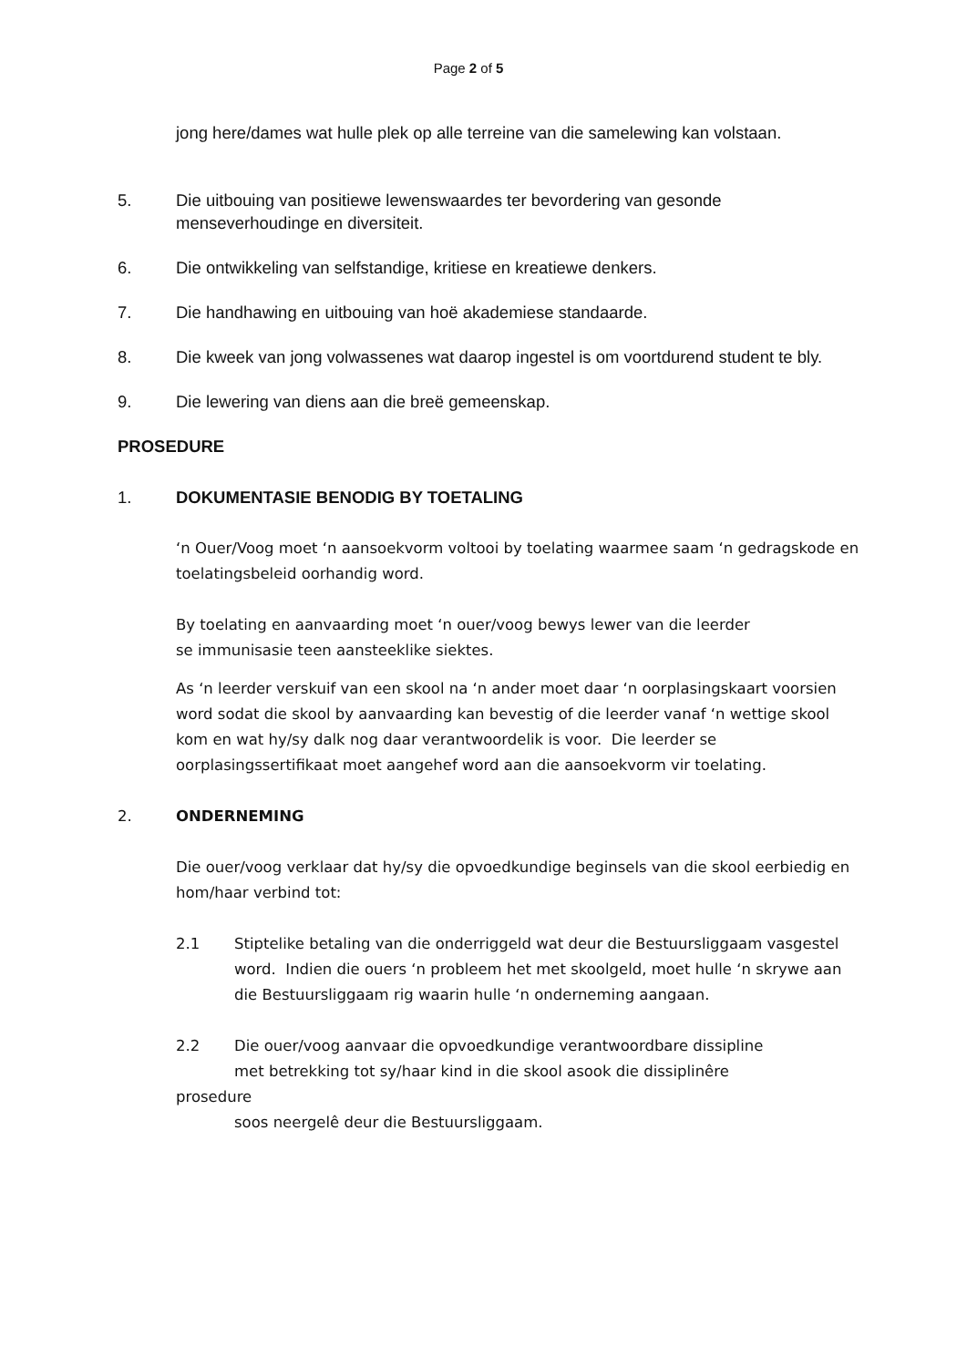Page 2 of 5
jong here/dames wat hulle plek op alle terreine van die samelewing kan volstaan.
5. Die uitbouing van positiewe lewenswaardes ter bevordering van gesonde menseverhoudinge en diversiteit.
6. Die ontwikkeling van selfstandige, kritiese en kreatiewe denkers.
7. Die handhawing en uitbouing van hoë akademiese standaarde.
8. Die kweek van jong volwassenes wat daarop ingestel is om voortdurend student te bly.
9. Die lewering van diens aan die breë gemeenskap.
PROSEDURE
1. DOKUMENTASIE BENODIG BY TOETALING
‘n Ouer/Voog moet ‘n aansoekvorm voltooi by toelating waarmee saam ‘n gedragskode en toelatingsbeleid oorhandig word.
By toelating en aanvaarding moet ‘n ouer/voog bewys lewer van die leerder
se immunisasie teen aansteeklike siektes.
As ‘n leerder verskuif van een skool na ‘n ander moet daar ‘n oorplasingskaart voorsien word sodat die skool by aanvaarding kan bevestig of die leerder vanaf ‘n wettige skool kom en wat hy/sy dalk nog daar verantwoordelik is voor. Die leerder se oorplasingssertifikaat moet aangehef word aan die aansoekvorm vir toelating.
2. ONDERNEMING
Die ouer/voog verklaar dat hy/sy die opvoedkundige beginsels van die skool eerbiedig en hom/haar verbind tot:
2.1 Stiptelike betaling van die onderriggeld wat deur die Bestuursliggaam vasgestel word. Indien die ouers ‘n probleem het met skoolgeld, moet hulle ‘n skrywe aan die Bestuursliggaam rig waarin hulle ‘n onderneming aangaan.
2.2 Die ouer/voog aanvaar die opvoedkundige verantwoordbare dissipline
met betrekking tot sy/haar kind in die skool asook die dissiplinêre
prosedure
soos neergelê deur die Bestuursliggaam.